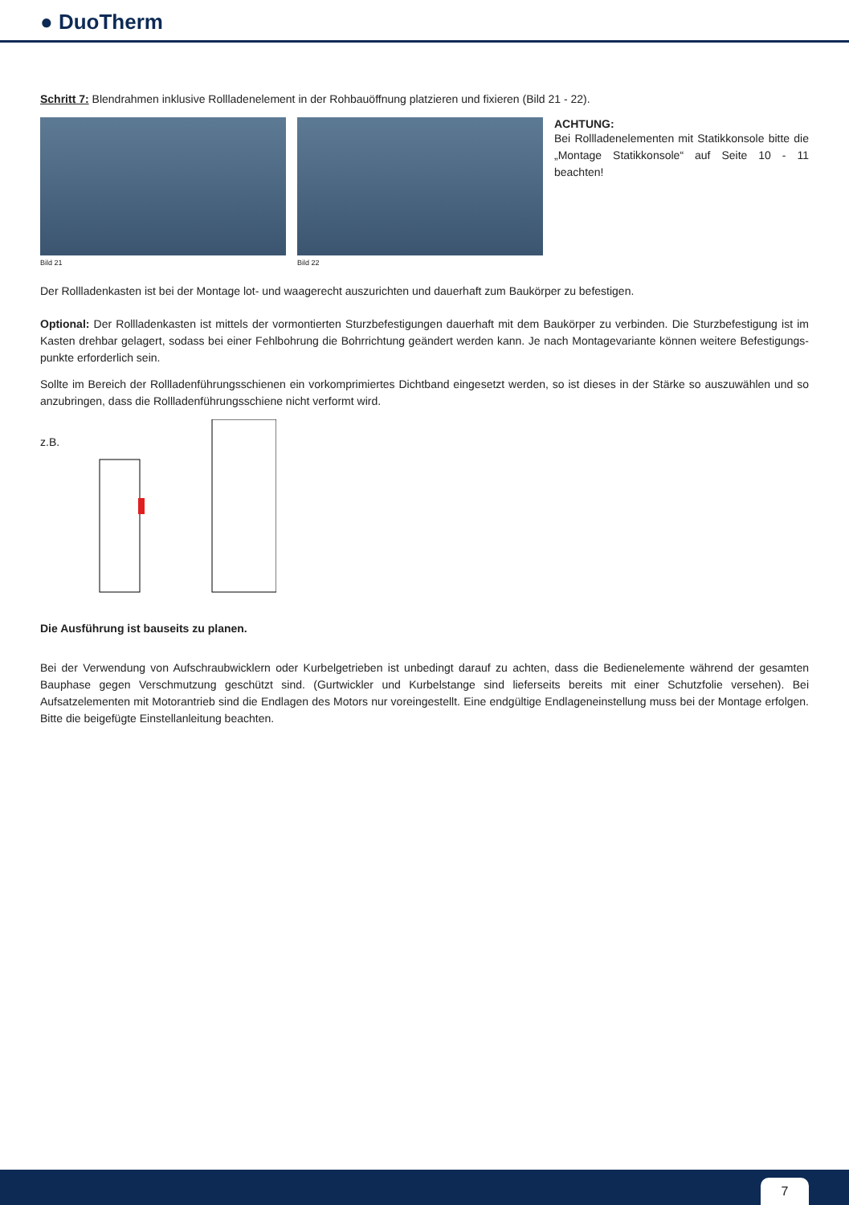● DuoTherm
Schritt 7: Blendrahmen inklusive Rollladenelement in der Rohbauöffnung platzieren und fixieren (Bild 21 - 22).
Bild 21 Bild 22
ACHTUNG:
Bei Rollladenelementen mit Statikkonsole bitte die „Montage Statikkonsole“ auf Seite 10 - 11 beachten!
Der Rollladenkasten ist bei der Montage lot- und waagerecht auszurichten und dauerhaft zum Baukörper zu befestigen.
Optional: Der Rollladenkasten ist mittels der vormontierten Sturzbefestigungen dauerhaft mit dem Baukörper zu verbinden. Die Sturzbefestigung ist im Kasten drehbar gelagert, sodass bei einer Fehlbohrung die Bohrrichtung geändert werden kann. Je nach Montagevariante können weitere Befestigungs­punkte erforderlich sein.
Sollte im Bereich der Rollladenführungsschienen ein vorkomprimiertes Dichtband eingesetzt werden, so ist dieses in der Stärke so auszuwählen und so anzubringen, dass die Rollladenführungsschiene nicht verformt wird.
z.B.
Die Ausführung ist bauseits zu planen.
Bei der Verwendung von Aufschraubwicklern oder Kurbelgetrieben ist unbedingt darauf zu achten, dass die Bedienelemente während der gesamten Bauphase gegen Verschmutzung geschützt sind. (Gurtwickler und Kurbelstange sind lieferseits bereits mit einer Schutzfolie versehen). Bei Aufsatzelementen mit Motorantrieb sind die Endlagen des Motors nur voreingestellt. Eine endgültige Endlageneinstellung muss bei der Montage erfolgen. Bitte die beigefügte Einstellanleitung beachten.
7